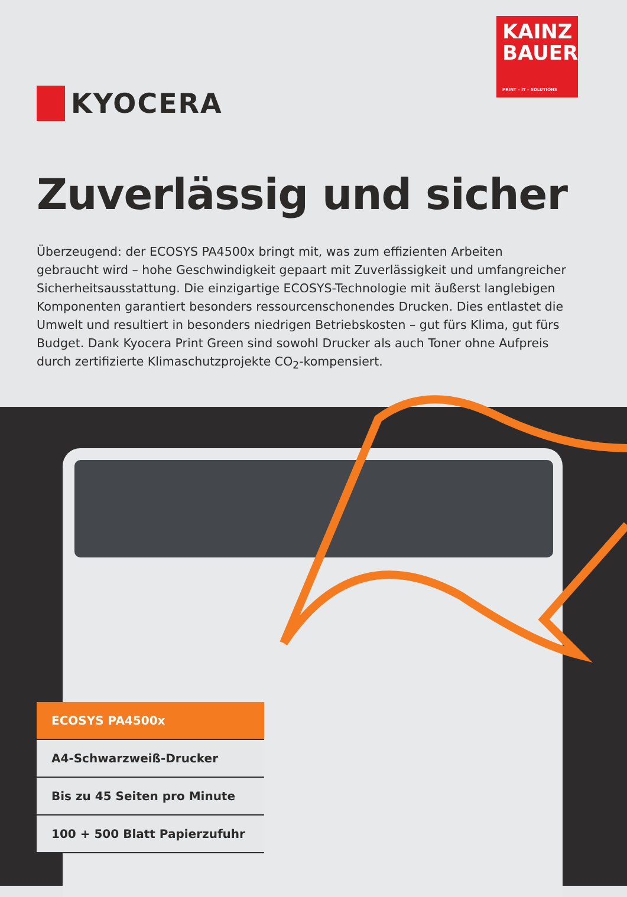KYOCERA
KAINZ
BAUER
PRINT – IT – SOLUTIONS
Zuverlässig und sicher
Überzeugend: der ECOSYS PA4500x bringt mit, was zum effizienten Arbeiten gebraucht wird – hohe Geschwindigkeit gepaart mit Zuverlässigkeit und umfangreicher Sicherheits­ausstattung. Die einzigartige ECOSYS-Technologie mit äußerst langlebigen Komponenten garantiert besonders ressourcenschonendes Drucken. Dies entlastet die Umwelt und resul­tiert in besonders niedrigen Betriebskosten – gut fürs Klima, gut fürs Budget. Dank Kyocera Print Green sind sowohl Drucker als auch Toner ohne Aufpreis durch zertifizierte Klima­schutzprojekte CO<sub>2</sub>-kompensiert.
ECOSYS PA4500x
A4-Schwarzweiß-Drucker
Bis zu 45 Seiten pro Minute
100 + 500 Blatt Papierzufuhr